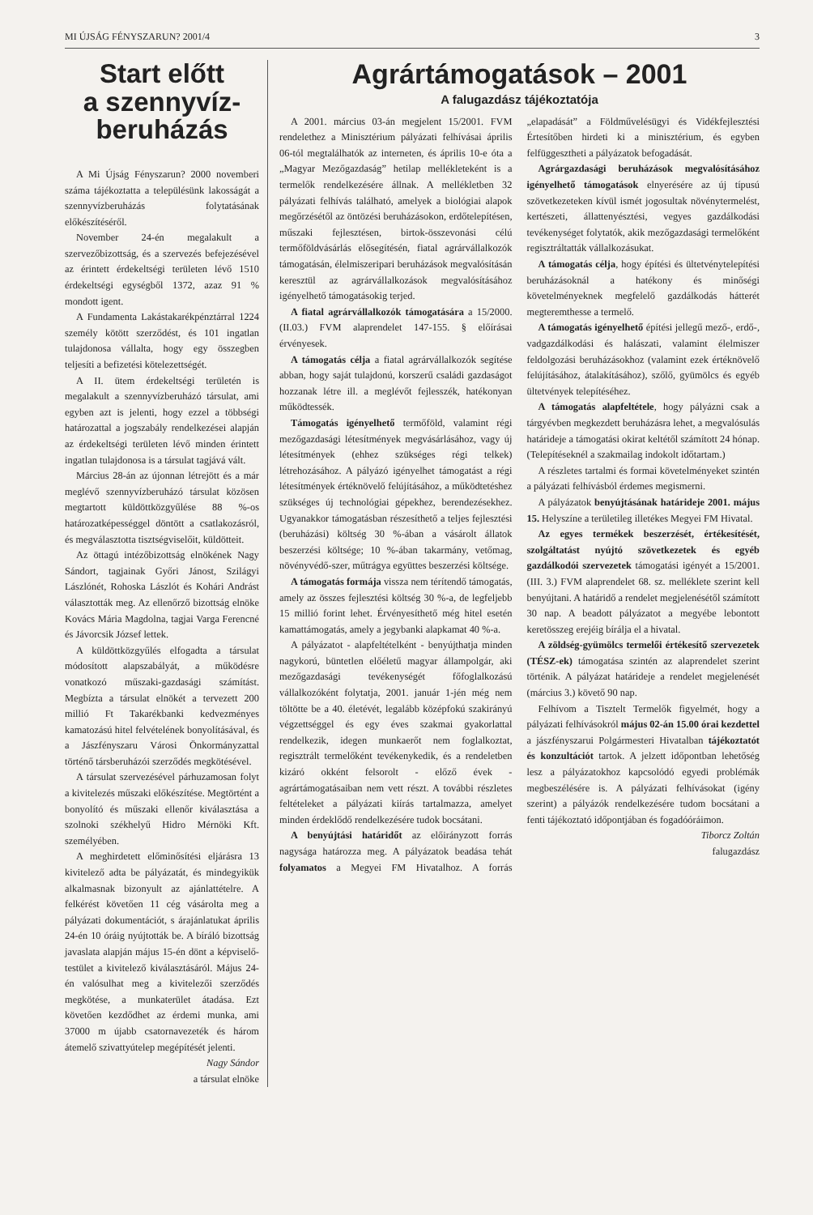MI ÚJSÁG FÉNYSZARUN? 2001/4 3
Start előtt
a szennyvíz-
beruházás
A Mi Újság Fényszarun? 2000 novemberi száma tájékoztatta a településünk lakosságát a szennyvízberuházás folytatásának előkészítéséről.
November 24-én megalakult a szervezőbizottság, és a szervezés befejezésével az érintett érdekeltségi területen lévő 1510 érdekeltségi egységből 1372, azaz 91 % mondott igent.
A Fundamenta Lakástakarékpénztárral 1224 személy kötött szerződést, és 101 ingatlan tulajdonosa vállalta, hogy egy összegben teljesíti a befizetési kötelezettségét.
A II. ütem érdekeltségi területén is megalakult a szennyvízberuházó társulat, ami egyben azt is jelenti, hogy ezzel a többségi határozattal a jogszabály rendelkezései alapján az érdekeltségi területen lévő minden érintett ingatlan tulajdonosa is a társulat tagjává vált.
Március 28-án az újonnan létrejött és a már meglévő szennyvízberuházó társulat közösen megtartott küldöttközgyűlése 88 %-os határozatképességgel döntött a csatlakozásról, és megválasztotta tisztségviselőit, küldötteit.
Az öttagú intézőbizottság elnökének Nagy Sándort, tagjainak Győri Jánost, Szilágyi Lászlónét, Rohoska Lászlót és Kohári Andrást választották meg. Az ellenőrző bizottság elnöke Kovács Mária Magdolna, tagjai Varga Ferencné és Jávorcsik József lettek.
A küldöttközgyűlés elfogadta a társulat módosított alapszabályát, a működésre vonatkozó műszaki-gazdasági számítást. Megbízta a társulat elnökét a tervezett 200 millió Ft Takarékbanki kedvezményes kamatozású hitel felvételének bonyolításával, és a Jászfényszaru Városi Önkormányzattal történő társberuházói szerződés megkötésével.
A társulat szervezésével párhuzamosan folyt a kivitelezés műszaki előkészítése. Megtörtént a bonyolító és műszaki ellenőr kiválasztása a szolnoki székhelyű Hidro Mérnöki Kft. személyében.
A meghirdetett előminősítési eljárásra 13 kivitelező adta be pályázatát, és mindegyikük alkalmasnak bizonyult az ajánlattételre. A felkérést követően 11 cég vásárolta meg a pályázati dokumentációt, s árajánlatukat április 24-én 10 óráig nyújtották be. A bíráló bizottság javaslata alapján május 15-én dönt a képviselő-testület a kivitelező kiválasztásáról. Május 24-én valósulhat meg a kivitelezői szerződés megkötése, a munkaterület átadása. Ezt követően kezdődhet az érdemi munka, ami 37000 m újabb csatornavezeték és három átemelő szivattyútelep megépítését jelenti.
Nagy Sándor
a társulat elnöke
Agrártámogatások – 2001
A falugazdász tájékoztatója
A 2001. március 03-án megjelent 15/2001. FVM rendelethez a Minisztérium pályázati felhívásai április 06-tól megtalálhatók az interneten, és április 10-e óta a „Magyar Mezőgazdaság” hetilap mellékleteként is a termelők rendelkezésére állnak. A mellékletben 32 pályázati felhívás található, amelyek a biológiai alapok megőrzésétől az öntözési beruházásokon, erdőtelepítésen, műszaki fejlesztésen, birtok-összevonási célú termőföldvásárlás elősegítésén, fiatal agrárvállalkozók támogatásán, élelmiszeripari beruházások megvalósításán keresztül az agrárvállalkozások megvalósításához igényelhető támogatásokig terjed.
A fiatal agrárvállalkozók támogatására a 15/2000. (II.03.) FVM alaprendelet 147-155. § előírásai érvényesek.
A támogatás célja a fiatal agrárvállalkozók segítése abban, hogy saját tulajdonú, korszerű családi gazdaságot hozzanak létre ill. a meglévőt fejlesszék, hatékonyan működtessék.
Támogatás igényelhető termőföld, valamint régi mezőgazdasági létesítmények megvásárlásához, vagy új létesítmények (ehhez szükséges régi telkek) létrehozásához. A pályázó igényelhet támogatást a régi létesítmények értéknövelő felújításához, a működtetéshez szükséges új technológiai gépekhez, berendezésekhez. Ugyanakkor támogatásban részesíthető a teljes fejlesztési (beruházási) költség 30 %-ában a vásárolt állatok beszerzési költsége; 10 %-ában takarmány, vetőmag, növényvédő-szer, műtrágya együttes beszerzési költsége.
A támogatás formája vissza nem térítendő támogatás, amely az összes fejlesztési költség 30 %-a, de legfeljebb 15 millió forint lehet. Érvényesíthető még hitel esetén kamattámogatás, amely a jegybanki alapkamat 40 %-a.
A pályázatot - alapfeltételként - benyújthatja minden nagykorú, büntetlen előéletű magyar állampolgár, aki mezőgazdasági tevékenységét főfoglalkozású vállalkozóként folytatja, 2001. január 1-jén még nem töltötte be a 40. életévét, legalább középfokú szakirányú végzettséggel és egy éves szakmai gyakorlattal rendelkezik, idegen munkaerőt nem foglalkoztat, regisztrált termelőként tevékenykedik, és a rendeletben kizáró okként felsorolt - előző évek - agrártámogatásaiban nem vett részt. A további részletes feltételeket a pályázati kiírás tartalmazza, amelyet minden érdeklődő rendelkezésére tudok bocsátani.
A benyújtási határidőt az előirányzott forrás nagysága határozza meg. A pályázatok beadása tehát folyamatos a Megyei FM Hivatalhoz. A forrás „elapadását” a Földművelésügyi és Vidékfejlesztési Értesítőben hirdeti ki a minisztérium, és egyben felfüggesztheti a pályázatok befogadását.
Agrárgazdasági beruházások megvalósításához igényelhető támogatások elnyerésére az új típusú szövetkezeteken kívül ismét jogosultak növénytermelést, kertészeti, állattenyésztési, vegyes gazdálkodási tevékenységet folytatók, akik mezőgazdasági termelőként regisztráltatták vállalkozásukat.
A támogatás célja, hogy építési és ültetvénytelepítési beruházásoknál a hatékony és minőségi követelményeknek megfelelő gazdálkodás hátterét megteremthesse a termelő.
A támogatás igényelhető építési jellegű mező-, erdő-, vadgazdálkodási és halászati, valamint élelmiszer feldolgozási beruházásokhoz (valamint ezek értéknövelő felújításához, átalakításához), szőlő, gyümölcs és egyéb ültetvények telepítéséhez.
A támogatás alapfeltétele, hogy pályázni csak a tárgyévben megkezdett beruházásra lehet, a megvalósulás határideje a támogatási okirat keltétől számított 24 hónap. (Telepítéseknél a szakmailag indokolt időtartam.)
A részletes tartalmi és formai követelményeket szintén a pályázati felhívásból érdemes megismerni.
A pályázatok benyújtásának határideje 2001. május 15. Helyszíne a területileg illetékes Megyei FM Hivatal.
Az egyes termékek beszerzését, értékesítését, szolgáltatást nyújtó szövetkezetek és egyéb gazdálkodói szervezetek támogatási igényét a 15/2001. (III. 3.) FVM alaprendelet 68. sz. melléklete szerint kell benyújtani. A határidő a rendelet megjelenésétől számított 30 nap. A beadott pályázatot a megyébe lebontott keretösszeg erejéig bírálja el a hivatal.
A zöldség-gyümölcs termelői értékesítő szervezetek (TÉSZ-ek) támogatása szintén az alaprendelet szerint történik. A pályázat határideje a rendelet megjelenését (március 3.) követő 90 nap.
Felhívom a Tisztelt Termelők figyelmét, hogy a pályázati felhívásokról május 02-án 15.00 órai kezdettel a jászfényszarui Polgármesteri Hivatalban tájékoztatót és konzultációt tartok. A jelzett időpontban lehetőség lesz a pályázatokhoz kapcsolódó egyedi problémák megbeszélésére is. A pályázati felhívásokat (igény szerint) a pályázók rendelkezésére tudom bocsátani a fenti tájékoztató időpontjában és fogadóóráimon.
Tiborcz Zoltán
falugazdász